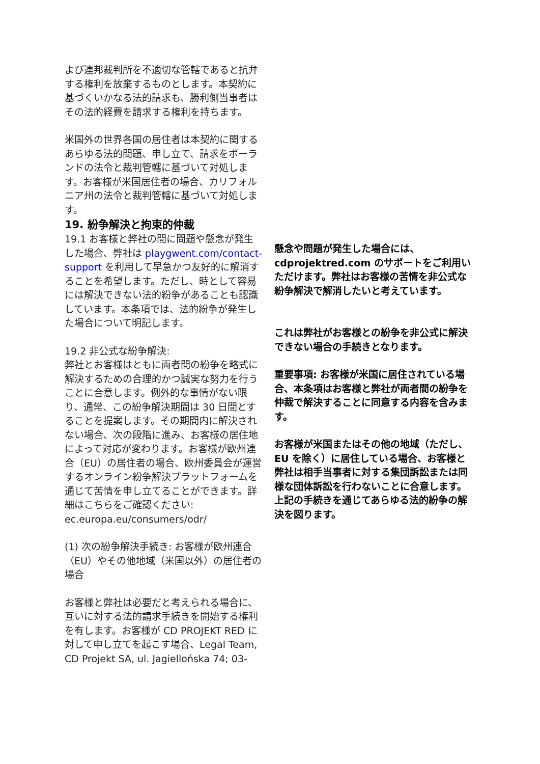よび連邦裁判所を不適切な管轄であると抗弁する権利を放棄するものとします。本契約に基づくいかなる法的請求も、勝利側当事者はその法的経費を請求する権利を持ちます。
米国外の世界各国の居住者は本契約に関するあらゆる法的問題、申し立て、請求をポーランドの法令と裁判管轄に基づいて対処します。お客様が米国居住者の場合、カリフォルニア州の法令と裁判管轄に基づいて対処します。
19. 紛争解決と拘束的仲裁
19.1 お客様と弊社の間に問題や懸念が発生した場合、弊社は playgwent.com/contact-support を利用して早急かつ友好的に解消することを希望します。ただし、時として容易には解決できない法的紛争があることも認識しています。本条項では、法的紛争が発生した場合について明記します。
19.2 非公式な紛争解決:
弊社とお客様はともに両者間の紛争を略式に解決するための合理的かつ誠実な努力を行うことに合意します。例外的な事情がない限り、通常、この紛争解決期間は 30 日間とすることを提案します。その期間内に解決されない場合、次の段階に進み、お客様の居住地によって対応が変わります。お客様が欧州連合（EU）の居住者の場合、欧州委員会が運営するオンライン紛争解決プラットフォームを通じて苦情を申し立てることができます。詳細はこちらをご確認ください: ec.europa.eu/consumers/odr/
(1) 次の紛争解決手続き: お客様が欧州連合（EU）やその他地域（米国以外）の居住者の場合
お客様と弊社は必要だと考えられる場合に、互いに対する法的請求手続きを開始する権利を有します。お客様が CD PROJEKT RED に対して申し立てを起こす場合、Legal Team, CD Projekt SA, ul. Jagiellońska 74; 03-
懸念や問題が発生した場合には、cdprojektred.com のサポートをご利用いただけます。弊社はお客様の苦情を非公式な紛争解決で解消したいと考えています。
これは弊社がお客様との紛争を非公式に解決できない場合の手続きとなります。
重要事項: お客様が米国に居住されている場合、本条項はお客様と弊社が両者間の紛争を仲裁で解決することに同意する内容を含みます。
お客様が米国またはその他の地域（ただし、EU を除く）に居住している場合、お客様と弊社は相手当事者に対する集団訴訟または同様な団体訴訟を行わないことに合意します。上記の手続きを通じてあらゆる法的紛争の解決を図ります。